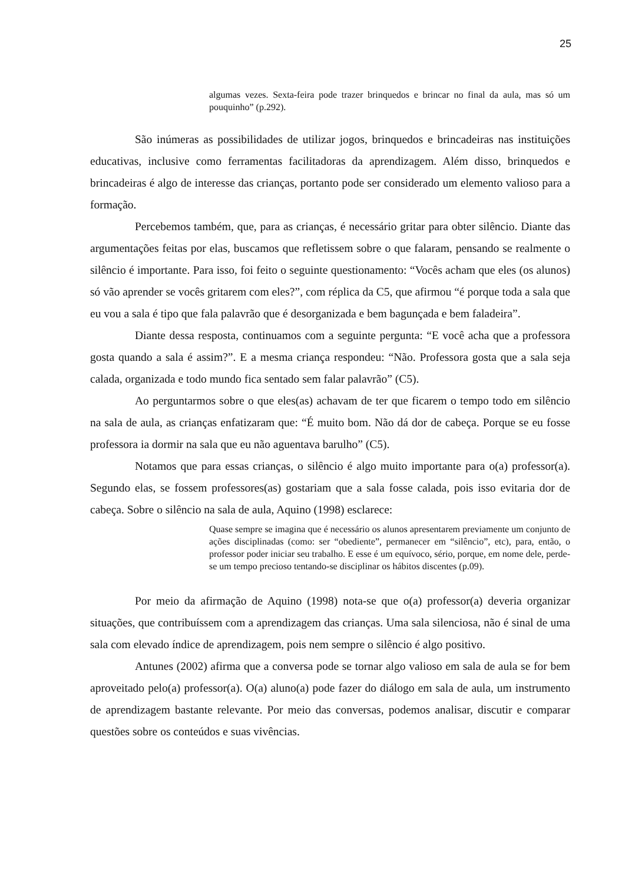25
algumas vezes. Sexta-feira pode trazer brinquedos e brincar no final da aula, mas só um pouquinho” (p.292).
São inúmeras as possibilidades de utilizar jogos, brinquedos e brincadeiras nas instituições educativas, inclusive como ferramentas facilitadoras da aprendizagem. Além disso, brinquedos e brincadeiras é algo de interesse das crianças, portanto pode ser considerado um elemento valioso para a formação.
Percebemos também, que, para as crianças, é necessário gritar para obter silêncio. Diante das argumentações feitas por elas, buscamos que refletissem sobre o que falaram, pensando se realmente o silêncio é importante. Para isso, foi feito o seguinte questionamento: “Vocês acham que eles (os alunos) só vão aprender se vocês gritarem com eles?”, com réplica da C5, que afirmou “é porque toda a sala que eu vou a sala é tipo que fala palavrão que é desorganizada e bem bagunçada e bem faladeira”.
Diante dessa resposta, continuamos com a seguinte pergunta: “E você acha que a professora gosta quando a sala é assim?”. E a mesma criança respondeu: “Não. Professora gosta que a sala seja calada, organizada e todo mundo fica sentado sem falar palavrão” (C5).
Ao perguntarmos sobre o que eles(as) achavam de ter que ficarem o tempo todo em silêncio na sala de aula, as crianças enfatizaram que: “É muito bom. Não dá dor de cabeça. Porque se eu fosse professora ia dormir na sala que eu não aguentava barulho” (C5).
Notamos que para essas crianças, o silêncio é algo muito importante para o(a) professor(a). Segundo elas, se fossem professores(as) gostariam que a sala fosse calada, pois isso evitaria dor de cabeça. Sobre o silêncio na sala de aula, Aquino (1998) esclarece:
Quase sempre se imagina que é necessário os alunos apresentarem previamente um conjunto de ações disciplinadas (como: ser “obediente”, permanecer em “silêncio”, etc), para, então, o professor poder iniciar seu trabalho. E esse é um equívoco, sério, porque, em nome dele, perde-se um tempo precioso tentando-se disciplinar os hábitos discentes (p.09).
Por meio da afirmação de Aquino (1998) nota-se que o(a) professor(a) deveria organizar situações, que contribuíssem com a aprendizagem das crianças. Uma sala silenciosa, não é sinal de uma sala com elevado índice de aprendizagem, pois nem sempre o silêncio é algo positivo.
Antunes (2002) afirma que a conversa pode se tornar algo valioso em sala de aula se for bem aproveitado pelo(a) professor(a). O(a) aluno(a) pode fazer do diálogo em sala de aula, um instrumento de aprendizagem bastante relevante. Por meio das conversas, podemos analisar, discutir e comparar questões sobre os conteúdos e suas vivências.